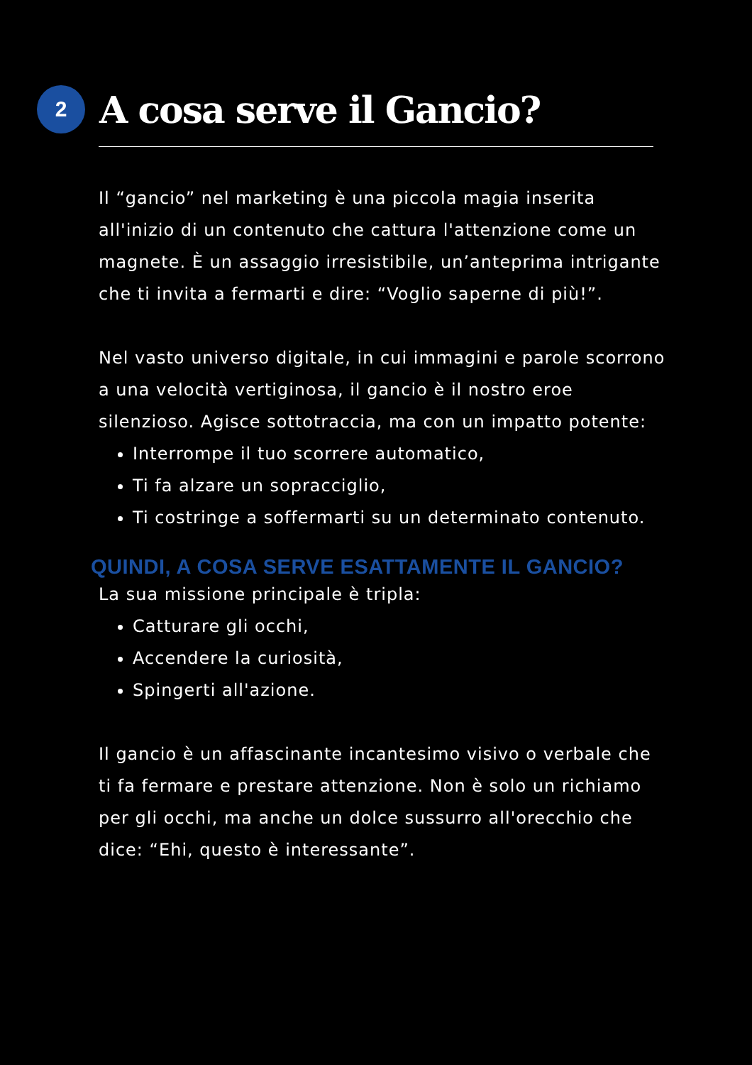2
A cosa serve il Gancio?
Il “gancio” nel marketing è una piccola magia inserita all'inizio di un contenuto che cattura l'attenzione come un magnete. È un assaggio irresistibile, un’anteprima intrigante che ti invita a fermarti e dire: “Voglio saperne di più!”.
Nel vasto universo digitale, in cui immagini e parole scorrono a una velocità vertiginosa, il gancio è il nostro eroe silenzioso. Agisce sottotraccia, ma con un impatto potente:
Interrompe il tuo scorrere automatico,
Ti fa alzare un sopracciglio,
Ti costringe a soffermarti su un determinato contenuto.
QUINDI, A COSA SERVE ESATTAMENTE IL GANCIO?
La sua missione principale è tripla:
Catturare gli occhi,
Accendere la curiosità,
Spingerti all'azione.
Il gancio è un affascinante incantesimo visivo o verbale che ti fa fermare e prestare attenzione. Non è solo un richiamo per gli occhi, ma anche un dolce sussurro all'orecchio che dice: “Ehi, questo è interessante”.